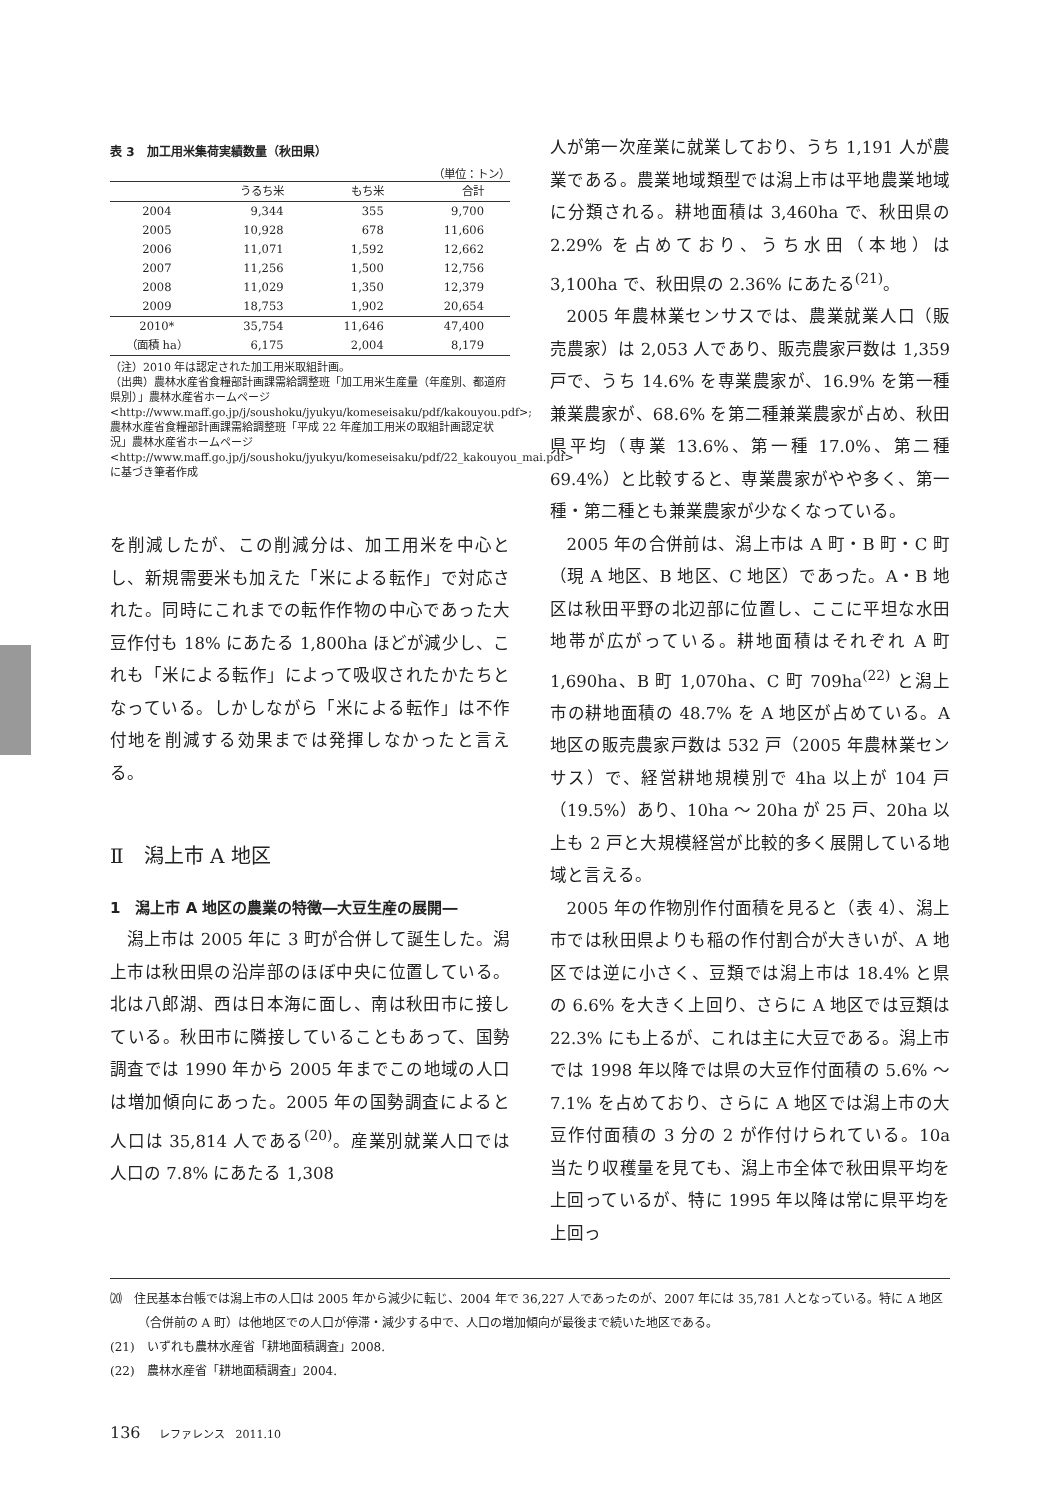表 3　加工用米集荷実績数量（秋田県）
（単位：トン）
| | うるち米 | もち米 | 合計 |
| --- | --- | --- | --- |
| 2004 | 9,344 | 355 | 9,700 |
| 2005 | 10,928 | 678 | 11,606 |
| 2006 | 11,071 | 1,592 | 12,662 |
| 2007 | 11,256 | 1,500 | 12,756 |
| 2008 | 11,029 | 1,350 | 12,379 |
| 2009 | 18,753 | 1,902 | 20,654 |
| 2010* | 35,754 | 11,646 | 47,400 |
| （面積 ha） | 6,175 | 2,004 | 8,179 |
（注）2010 年は認定された加工用米取組計画。
（出典）農林水産省食糧部計画課需給調整班「加工用米生産量（年産別、都道府県別）」農林水産省ホームページ <http://www.maff.go.jp/j/soushoku/jyukyu/komeseisaku/pdf/kakouyou.pdf>;
農林水産省食糧部計画課需給調整班「平成 22 年産加工用米の取組計画認定状況」農林水産省ホームページ <http://www.maff.go.jp/j/soushoku/jyukyu/komeseisaku/pdf/22_kakouyou_mai.pdf> に基づき筆者作成
を削減したが、この削減分は、加工用米を中心とし、新規需要米も加えた「米による転作」で対応された。同時にこれまでの転作作物の中心であった大豆作付も 18% にあたる 1,800ha ほどが減少し、これも「米による転作」によって吸収されたかたちとなっている。しかしながら「米による転作」は不作付地を削減する効果までは発揮しなかったと言える。
Ⅱ　潟上市 A 地区
1　潟上市 A 地区の農業の特徴―大豆生産の展開―
潟上市は 2005 年に 3 町が合併して誕生した。潟上市は秋田県の沿岸部のほぼ中央に位置している。北は八郎湖、西は日本海に面し、南は秋田市に接している。秋田市に隣接していることもあって、国勢調査では 1990 年から 2005 年までこの地域の人口は増加傾向にあった。2005 年の国勢調査によると人口は 35,814 人である<sup>(20)</sup>。産業別就業人口では人口の 7.8% にあたる 1,308
人が第一次産業に就業しており、うち 1,191 人が農業である。農業地域類型では潟上市は平地農業地域に分類される。耕地面積は 3,460ha で、秋田県の 2.29% を占めており、うち水田（本地）は 3,100ha で、秋田県の 2.36% にあたる<sup>(21)</sup>。
2005 年農林業センサスでは、農業就業人口（販売農家）は 2,053 人であり、販売農家戸数は 1,359 戸で、うち 14.6% を専業農家が、16.9% を第一種兼業農家が、68.6% を第二種兼業農家が占め、秋田県平均（専業 13.6%、第一種 17.0%、第二種 69.4%）と比較すると、専業農家がやや多く、第一種・第二種とも兼業農家が少なくなっている。
2005 年の合併前は、潟上市は A 町・B 町・C 町（現 A 地区、B 地区、C 地区）であった。A・B 地区は秋田平野の北辺部に位置し、ここに平坦な水田地帯が広がっている。耕地面積はそれぞれ A 町 1,690ha、B 町 1,070ha、C 町 709ha<sup>(22)</sup> と潟上市の耕地面積の 48.7% を A 地区が占めている。A 地区の販売農家戸数は 532 戸（2005 年農林業センサス）で、経営耕地規模別で 4ha 以上が 104 戸（19.5%）あり、10ha ～ 20ha が 25 戸、20ha 以上も 2 戸と大規模経営が比較的多く展開している地域と言える。
2005 年の作物別作付面積を見ると（表 4）、潟上市では秋田県よりも稲の作付割合が大きいが、A 地区では逆に小さく、豆類では潟上市は 18.4% と県の 6.6% を大きく上回り、さらに A 地区では豆類は 22.3% にも上るが、これは主に大豆である。潟上市では 1998 年以降では県の大豆作付面積の 5.6% ～ 7.1% を占めており、さらに A 地区では潟上市の大豆作付面積の 3 分の 2 が作付けられている。10a 当たり収穫量を見ても、潟上市全体で秋田県平均を上回っているが、特に 1995 年以降は常に県平均を上回っ
⒇　住民基本台帳では潟上市の人口は 2005 年から減少に転じ、2004 年で 36,227 人であったのが、2007 年には 35,781 人となっている。特に A 地区（合併前の A 町）は他地区での人口が停滞・減少する中で、人口の増加傾向が最後まで続いた地区である。
(21)　いずれも農林水産省「耕地面積調査」2008.
(22)　農林水産省「耕地面積調査」2004.
136 レファレンス　2011.10